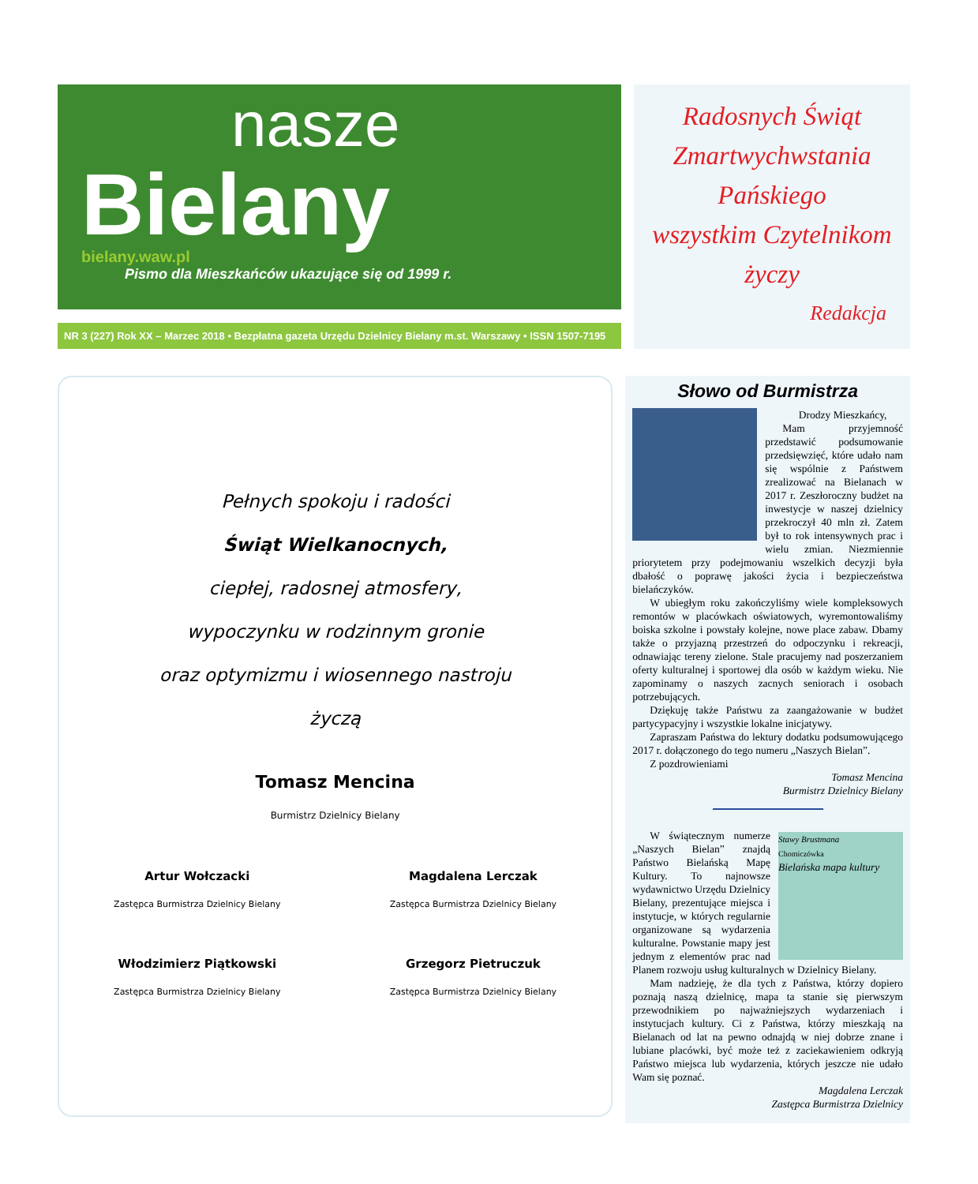nasze
Bielany
bielany.waw.pl
Pismo dla Mieszkańców ukazujące się od 1999 r.
NR 3 (227) Rok XX – Marzec 2018 • Bezpłatna gazeta Urzędu Dzielnicy Bielany m.st. Warszawy • ISSN 1507-7195
Radosnych Świąt
Zmartwychwstania
Pańskiego
wszystkim Czytelnikom
życzy
Redakcja
Pełnych spokoju i radości
Świąt Wielkanocnych,
ciepłej, radosnej atmosfery,
wypoczynku w rodzinnym gronie
oraz optymizmu i wiosennego nastroju
życzą
Tomasz Mencina
Burmistrz Dzielnicy Bielany
Artur Wołczacki
Zastępca Burmistrza Dzielnicy Bielany
Magdalena Lerczak
Zastępca Burmistrza Dzielnicy Bielany
Włodzimierz Piątkowski
Zastępca Burmistrza Dzielnicy Bielany
Grzegorz Pietruczuk
Zastępca Burmistrza Dzielnicy Bielany
Słowo od Burmistrza
Drodzy Mieszkańcy,
Mam przyjemność przedstawić podsumowanie przedsięwzięć, które udało nam się wspólnie z Państwem zrealizować na Bielanach w 2017 r. Zeszłoroczny budżet na inwestycje w naszej dzielnicy przekroczył 40 mln zł. Zatem był to rok intensywnych prac i wielu zmian. Niezmiennie priorytetem przy podejmowaniu wszelkich decyzji była dbałość o poprawę jakości życia i bezpieczeństwa bielańczyków.
W ubiegłym roku zakończyliśmy wiele kompleksowych remontów w placówkach oświatowych, wyremontowaliśmy boiska szkolne i powstały kolejne, nowe place zabaw. Dbamy także o przyjazną przestrzeń do odpoczynku i rekreacji, odnawiając tereny zielone. Stale pracujemy nad poszerzaniem oferty kulturalnej i sportowej dla osób w każdym wieku. Nie zapominamy o naszych zacnych seniorach i osobach potrzebujących.
Dziękuję także Państwu za zaangażowanie w budżet partycypacyjny i wszystkie lokalne inicjatywy.
Zapraszam Państwa do lektury dodatku podsumowującego 2017 r. dołączonego do tego numeru „Naszych Bielan”.
Z pozdrowieniami
Tomasz Mencina
Burmistrz Dzielnicy Bielany
Stawy Brustmana
Chomiczówka
Bielańska mapa kultury
W świątecznym numerze „Naszych Bielan” znajdą Państwo Bielańską Mapę Kultury. To najnowsze wydawnictwo Urzędu Dzielnicy Bielany, prezentujące miejsca i instytucje, w których regularnie organizowane są wydarzenia kulturalne. Powstanie mapy jest jednym z elementów prac nad Planem rozwoju usług kulturalnych w Dzielnicy Bielany.
Mam nadzieję, że dla tych z Państwa, którzy dopiero poznają naszą dzielnicę, mapa ta stanie się pierwszym przewodnikiem po najważniejszych wydarzeniach i instytucjach kultury. Ci z Państwa, którzy mieszkają na Bielanach od lat na pewno odnajdą w niej dobrze znane i lubiane placówki, być może też z zaciekawieniem odkryją Państwo miejsca lub wydarzenia, których jeszcze nie udało Wam się poznać.
Magdalena Lerczak
Zastępca Burmistrza Dzielnicy